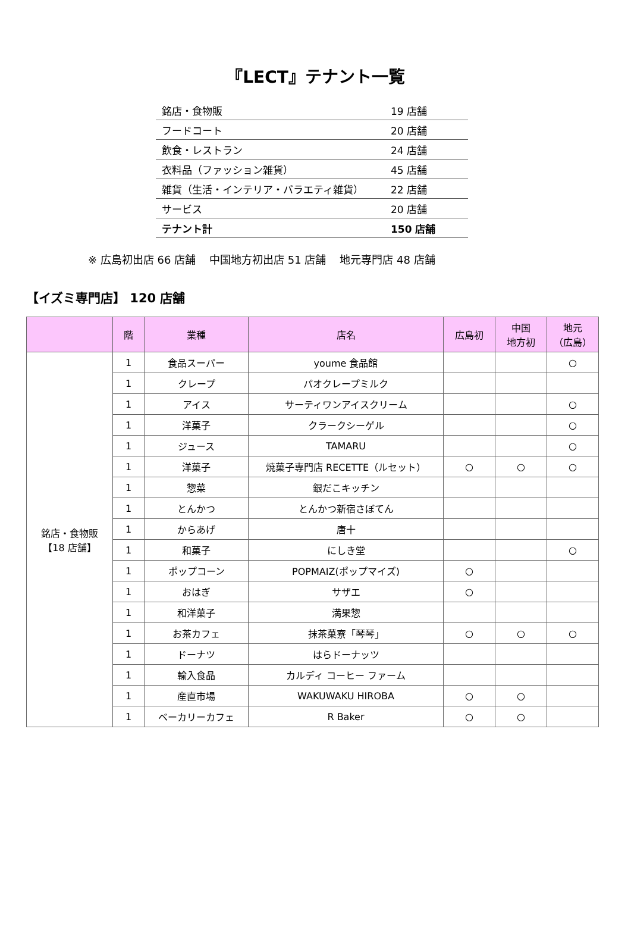『LECT』テナント一覧
| 銘店・食物販 | 19 店舗 |
| フードコート | 20 店舗 |
| 飲食・レストラン | 24 店舗 |
| 衣料品（ファッション雑貨） | 45 店舗 |
| 雑貨（生活・インテリア・バラエティ雑貨） | 22 店舗 |
| サービス | 20 店舗 |
| テナント計 | 150 店舗 |
※ 広島初出店 66 店舗 中国地方初出店 51 店舗 地元専門店 48 店舗
【イズミ専門店】 120 店舗
| | 階 | 業種 | 店名 | 広島初 | 中国 地方初 | 地元 （広島） |
| --- | --- | --- | --- | --- | --- | --- |
| 銘店・食物販 【18 店舗】 | 1 | 食品スーパー | youme 食品館 | | | ○ |
| | 1 | クレープ | パオクレープミルク | | | |
| | 1 | アイス | サーティワンアイスクリーム | | | ○ |
| | 1 | 洋菓子 | クラークシーゲル | | | ○ |
| | 1 | ジュース | TAMARU | | | ○ |
| | 1 | 洋菓子 | 焼菓子専門店 RECETTE（ルセット） | ○ | ○ | ○ |
| | 1 | 惣菜 | 銀だこキッチン | | | |
| | 1 | とんかつ | とんかつ新宿さぼてん | | | |
| | 1 | からあげ | 唐十 | | | |
| | 1 | 和菓子 | にしき堂 | | | ○ |
| | 1 | ポップコーン | POPMAIZ(ポップマイズ) | ○ | | |
| | 1 | おはぎ | サザエ | ○ | | |
| | 1 | 和洋菓子 | 満果惣 | | | |
| | 1 | お茶カフェ | 抹茶菓寮「琴琴」 | ○ | ○ | ○ |
| | 1 | ドーナツ | はらドーナッツ | | | |
| | 1 | 輸入食品 | カルディ コーヒー ファーム | | | |
| | 1 | 産直市場 | WAKUWAKU HIROBA | ○ | ○ | |
| | 1 | ベーカリーカフェ | R Baker | ○ | ○ | |